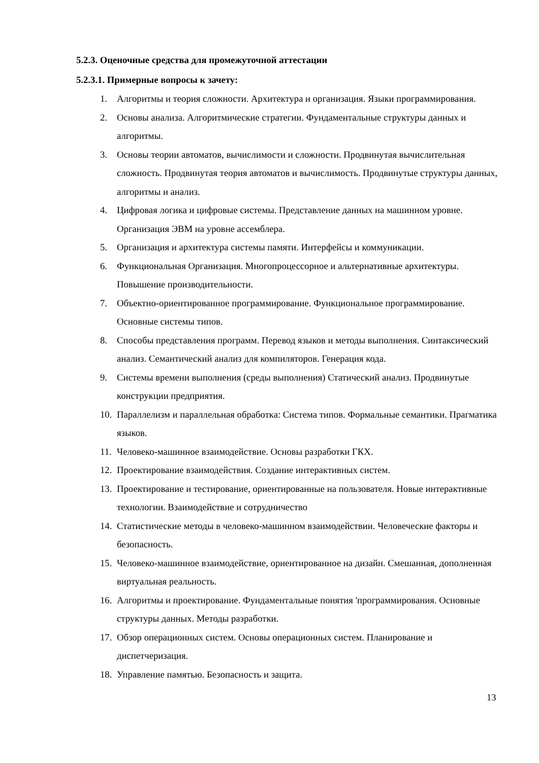5.2.3. Оценочные средства для промежуточной аттестации
5.2.3.1. Примерные вопросы к зачету:
1. Алгоритмы и теория сложности. Архитектура и организация. Языки программирования.
2. Основы анализа. Алгоритмические стратегии. Фундаментальные структуры данных и алгоритмы.
3. Основы теории автоматов, вычислимости и сложности. Продвинутая вычислительная сложность. Продвинутая теория автоматов и вычислимость. Продвинутые структуры данных, алгоритмы и анализ.
4. Цифровая логика и цифровые системы. Представление данных на машинном уровне. Организация ЭВМ на уровне ассемблера.
5. Организация и архитектура системы памяти. Интерфейсы и коммуникации.
6. Функциональная Организация. Многопроцессорное и альтернативные архитектуры. Повышение производительности.
7. Объектно-ориентированное программирование. Функциональное программирование. Основные системы типов.
8. Способы представления программ. Перевод языков и методы выполнения. Синтаксический анализ. Семантический анализ для компиляторов. Генерация кода.
9. Системы времени выполнения (среды выполнения) Статический анализ. Продвинутые конструкции предприятия.
10. Параллелизм и параллельная обработка: Система типов. Формальные семантики. Прагматика языков.
11. Человеко-машинное взаимодействие. Основы разработки ГКХ.
12. Проектирование взаимодействия. Создание интерактивных систем.
13. Проектирование и тестирование, ориентированные на пользователя. Новые интерактивные технологии. Взаимодействие и сотрудничество
14. Статистические методы в человеко-машинном взаимодействии. Человеческие факторы и безопасность.
15. Человеко-машинное взаимодействие, ориентированное на дизайн. Смешанная, дополненная виртуальная реальность.
16. Алгоритмы и проектирование. Фундаментальные понятия 'программирования. Основные структуры данных. Методы разработки.
17. Обзор операционных систем. Основы операционных систем. Планирование и диспетчеризация.
18. Управление памятью. Безопасность и защита.
13